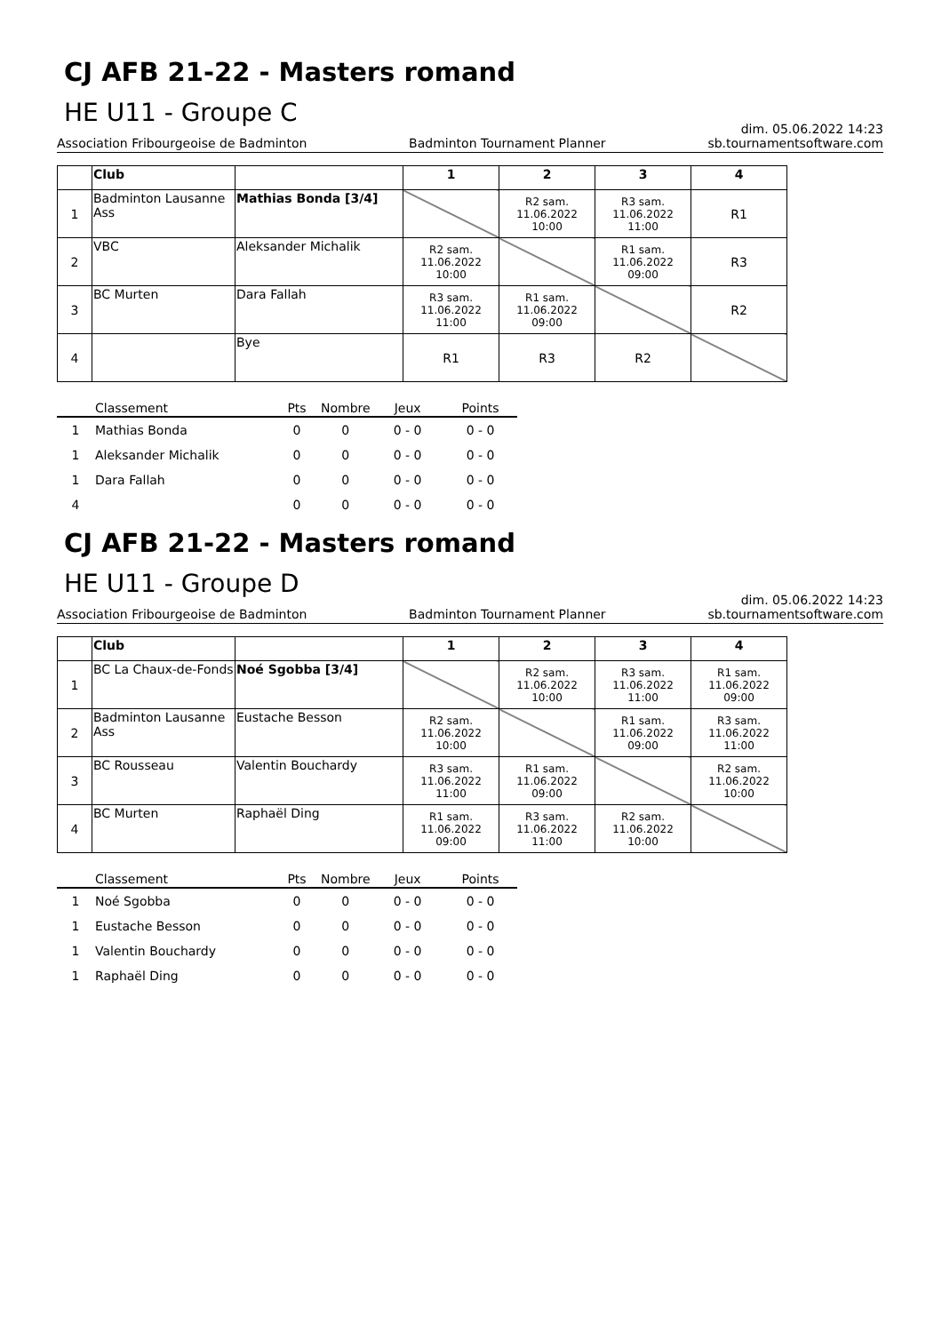CJ AFB 21-22 - Masters romand
HE U11 - Groupe C
dim. 05.06.2022 14:23
Association Fribourgeoise de Badminton Badminton Tournament Planner sb.tournamentsoftware.com
| | Club | | 1 | 2 | 3 | 4 |
| --- | --- | --- | --- | --- | --- | --- |
| 1 | Badminton Lausanne Ass | Mathias Bonda [3/4] | | R2 sam. 11.06.2022 10:00 | R3 sam. 11.06.2022 11:00 | R1 |
| 2 | VBC | Aleksander Michalik | R2 sam. 11.06.2022 10:00 | | R1 sam. 11.06.2022 09:00 | R3 |
| 3 | BC Murten | Dara Fallah | R3 sam. 11.06.2022 11:00 | R1 sam. 11.06.2022 09:00 | | R2 |
| 4 | | Bye | R1 | R3 | R2 | |
| | Classement | Pts | Nombre | Jeux | Points |
| --- | --- | --- | --- | --- | --- |
| 1 | Mathias Bonda | 0 | 0 | 0 - 0 | 0 - 0 |
| 1 | Aleksander Michalik | 0 | 0 | 0 - 0 | 0 - 0 |
| 1 | Dara Fallah | 0 | 0 | 0 - 0 | 0 - 0 |
| 4 | | 0 | 0 | 0 - 0 | 0 - 0 |
CJ AFB 21-22 - Masters romand
HE U11 - Groupe D
dim. 05.06.2022 14:23
Association Fribourgeoise de Badminton Badminton Tournament Planner sb.tournamentsoftware.com
| | Club | | 1 | 2 | 3 | 4 |
| --- | --- | --- | --- | --- | --- | --- |
| 1 | BC La Chaux-de-Fonds | Noé Sgobba [3/4] | | R2 sam. 11.06.2022 10:00 | R3 sam. 11.06.2022 11:00 | R1 sam. 11.06.2022 09:00 |
| 2 | Badminton Lausanne Ass | Eustache Besson | R2 sam. 11.06.2022 10:00 | | R1 sam. 11.06.2022 09:00 | R3 sam. 11.06.2022 11:00 |
| 3 | BC Rousseau | Valentin Bouchardy | R3 sam. 11.06.2022 11:00 | R1 sam. 11.06.2022 09:00 | | R2 sam. 11.06.2022 10:00 |
| 4 | BC Murten | Raphaël Ding | R1 sam. 11.06.2022 09:00 | R3 sam. 11.06.2022 11:00 | R2 sam. 11.06.2022 10:00 | |
| | Classement | Pts | Nombre | Jeux | Points |
| --- | --- | --- | --- | --- | --- |
| 1 | Noé Sgobba | 0 | 0 | 0 - 0 | 0 - 0 |
| 1 | Eustache Besson | 0 | 0 | 0 - 0 | 0 - 0 |
| 1 | Valentin Bouchardy | 0 | 0 | 0 - 0 | 0 - 0 |
| 1 | Raphaël Ding | 0 | 0 | 0 - 0 | 0 - 0 |